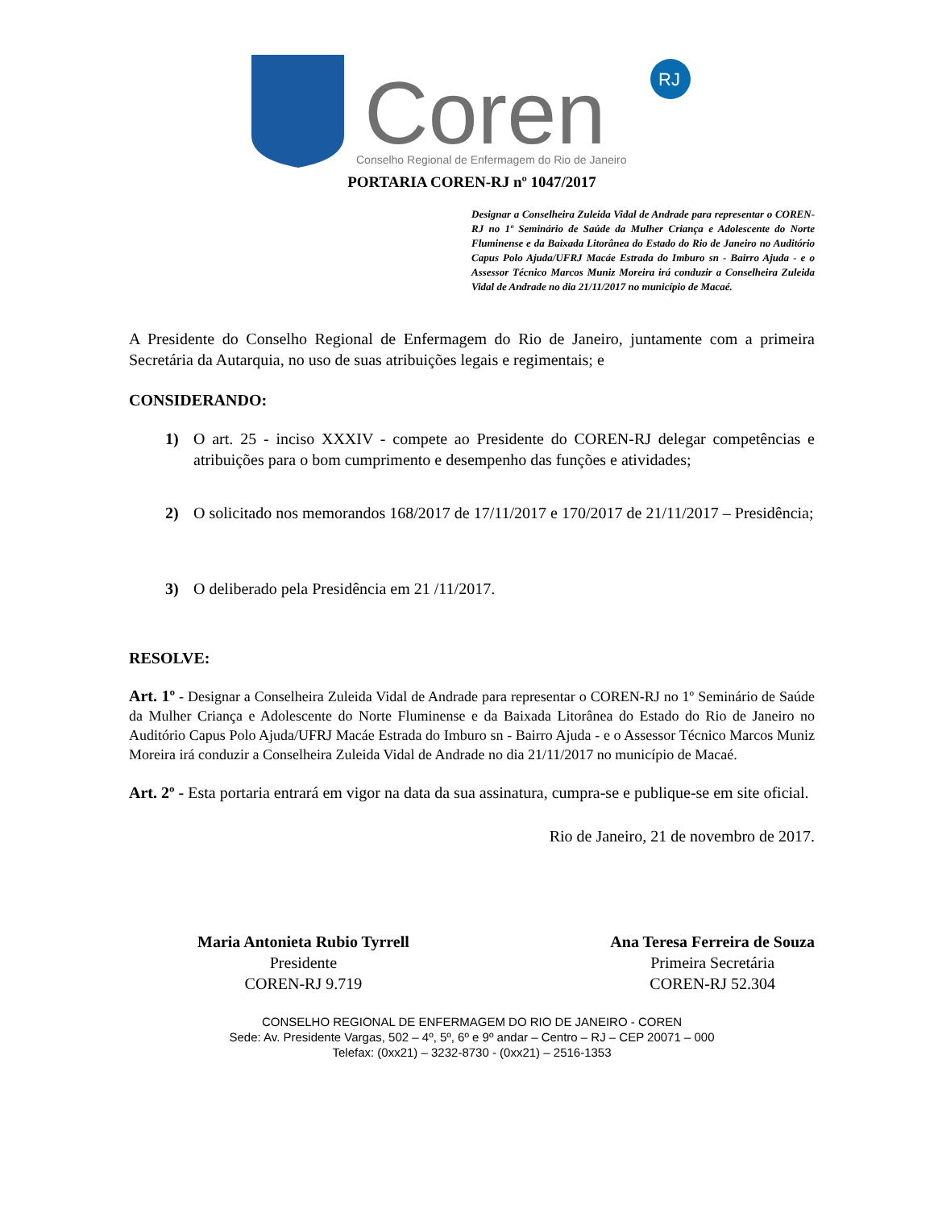Coren
RJ
Conselho Regional de Enfermagem do Rio de Janeiro
PORTARIA COREN-RJ nº 1047/2017
Designar a Conselheira Zuleida Vidal de Andrade para representar o COREN-RJ no 1º Seminário de Saúde da Mulher Criança e Adolescente do Norte Fluminense e da Baixada Litorânea do Estado do Rio de Janeiro no Auditório Capus Polo Ajuda/UFRJ Macáe Estrada do Imburo sn - Bairro Ajuda - e o Assessor Técnico Marcos Muniz Moreira irá conduzir a Conselheira Zuleida Vidal de Andrade no dia 21/11/2017 no município de Macaé.
A Presidente do Conselho Regional de Enfermagem do Rio de Janeiro, juntamente com a primeira Secretária da Autarquia, no uso de suas atribuições legais e regimentais; e
CONSIDERANDO:
1) O art. 25 - inciso XXXIV - compete ao Presidente do COREN-RJ delegar competências e atribuições para o bom cumprimento e desempenho das funções e atividades;
2) O solicitado nos memorandos 168/2017 de 17/11/2017 e 170/2017 de 21/11/2017 – Presidência;
3) O deliberado pela Presidência em 21 /11/2017.
RESOLVE:
Art. 1º - Designar a Conselheira Zuleida Vidal de Andrade para representar o COREN-RJ no 1º Seminário de Saúde da Mulher Criança e Adolescente do Norte Fluminense e da Baixada Litorânea do Estado do Rio de Janeiro no Auditório Capus Polo Ajuda/UFRJ Macáe Estrada do Imburo sn - Bairro Ajuda - e o Assessor Técnico Marcos Muniz Moreira irá conduzir a Conselheira Zuleida Vidal de Andrade no dia 21/11/2017 no município de Macaé.
Art. 2º - Esta portaria entrará em vigor na data da sua assinatura, cumpra-se e publique-se em site oficial.
Rio de Janeiro, 21 de novembro de 2017.
Maria Antonieta Rubio Tyrrell
Presidente
COREN-RJ 9.719
Ana Teresa Ferreira de Souza
Primeira Secretária
COREN-RJ 52.304
CONSELHO REGIONAL DE ENFERMAGEM DO RIO DE JANEIRO - COREN
Sede: Av. Presidente Vargas, 502 – 4º, 5º, 6º e 9º andar – Centro – RJ – CEP 20071 – 000
Telefax: (0xx21) – 3232-8730 - (0xx21) – 2516-1353